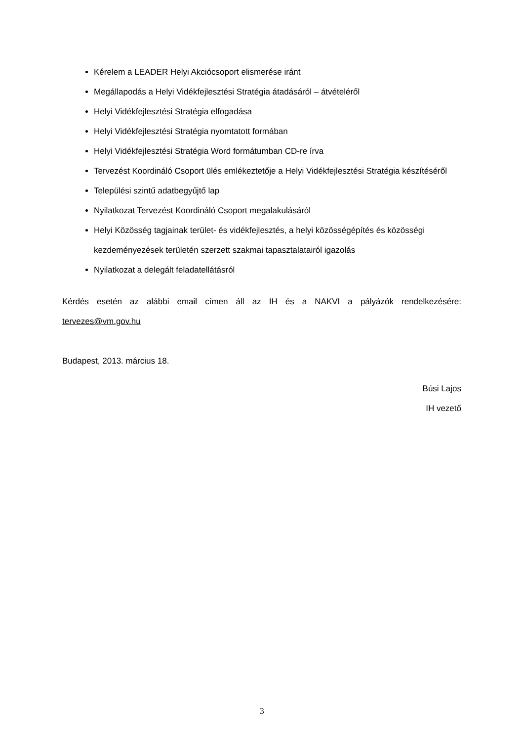Kérelem a LEADER Helyi Akciócsoport elismerése iránt
Megállapodás a Helyi Vidékfejlesztési Stratégia átadásáról – átvételéről
Helyi Vidékfejlesztési Stratégia elfogadása
Helyi Vidékfejlesztési Stratégia nyomtatott formában
Helyi Vidékfejlesztési Stratégia Word formátumban CD-re írva
Tervezést Koordináló Csoport ülés emlékeztetője a Helyi Vidékfejlesztési Stratégia készítéséről
Települési szintű adatbegyűjtő lap
Nyilatkozat Tervezést Koordináló Csoport megalakulásáról
Helyi Közösség tagjainak terület- és vidékfejlesztés, a helyi közösségépítés és közösségi kezdeményezések területén szerzett szakmai tapasztalatairól igazolás
Nyilatkozat a delegált feladatellátásról
Kérdés esetén az alábbi email címen áll az IH és a NAKVI a pályázók rendelkezésére:
tervezes@vm.gov.hu
Budapest, 2013. március 18.
Búsi Lajos
IH vezető
3